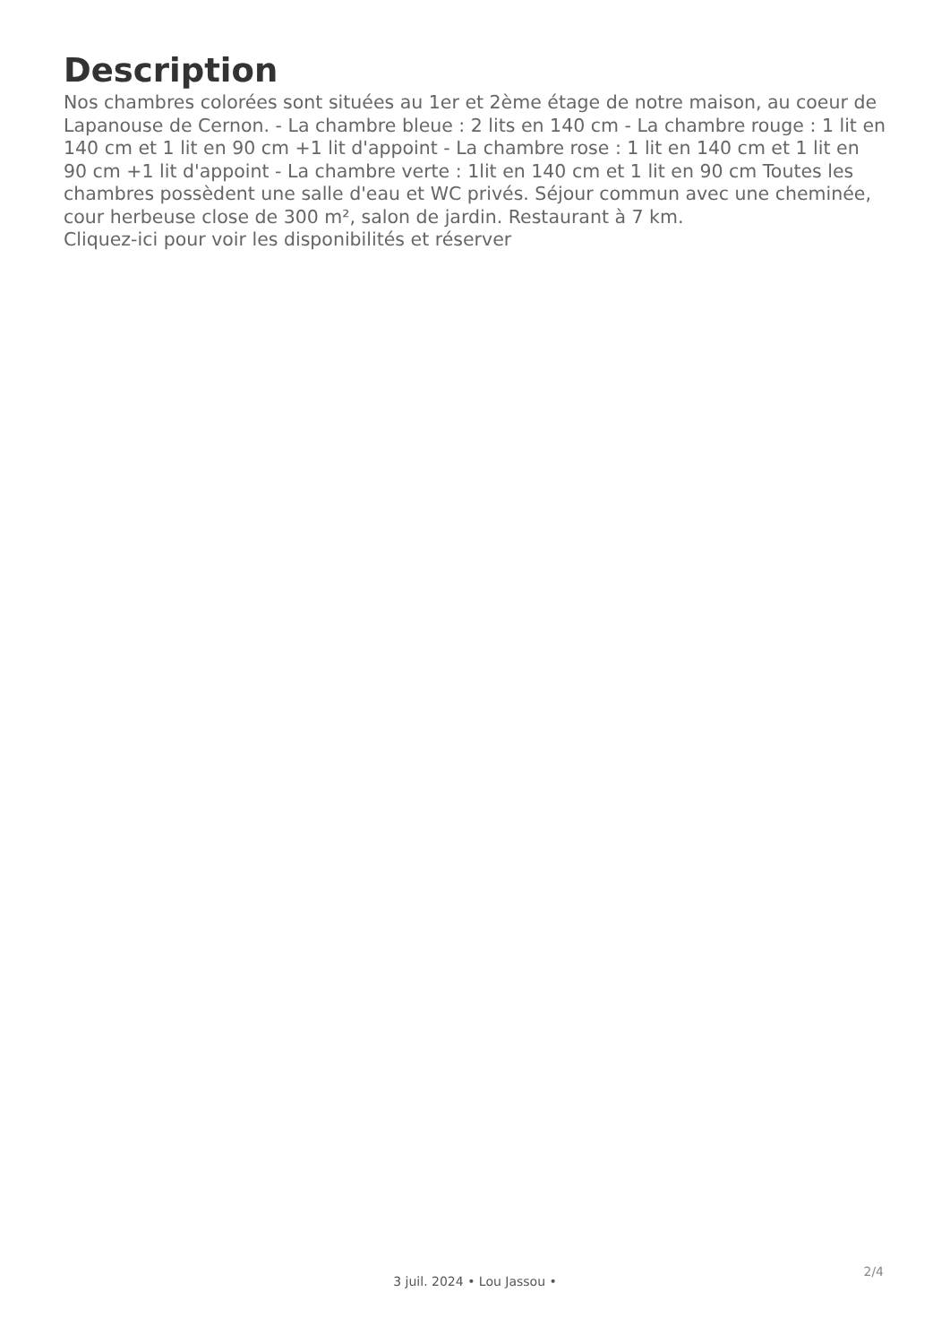Description
Nos chambres colorées sont situées au 1er et 2ème étage de notre maison, au coeur de Lapanouse de Cernon. - La chambre bleue : 2 lits en 140 cm - La chambre rouge : 1 lit en 140 cm et 1 lit en 90 cm +1 lit d'appoint - La chambre rose : 1 lit en 140 cm et 1 lit en 90 cm +1 lit d'appoint - La chambre verte : 1lit en 140 cm et 1 lit en 90 cm Toutes les chambres possèdent une salle d'eau et WC privés. Séjour commun avec une cheminée, cour herbeuse close de 300 m², salon de jardin. Restaurant à 7 km.
Cliquez-ici pour voir les disponibilités et réserver
2/4
3 juil. 2024 • Lou Jassou •